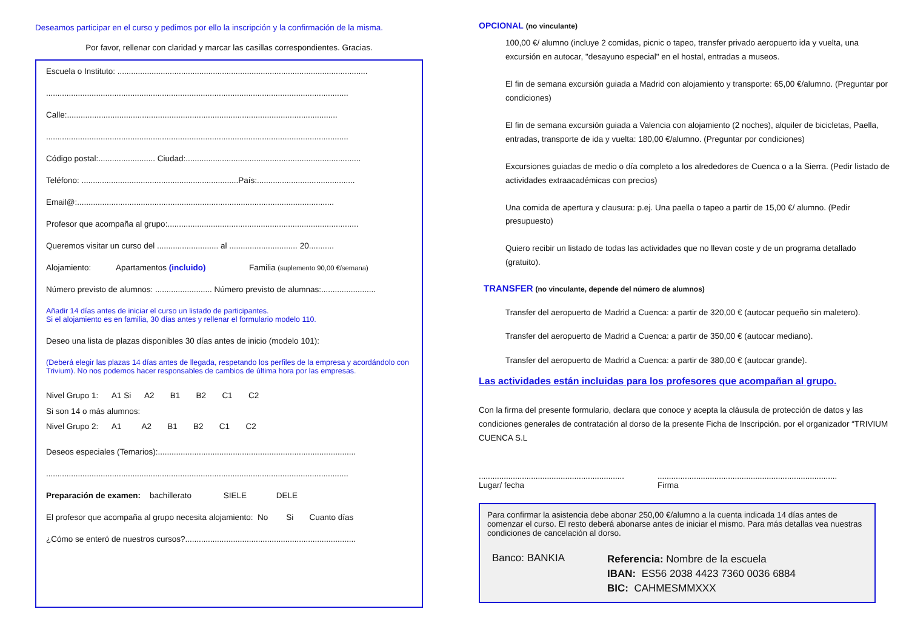Deseamos participar en el curso y pedimos por ello la inscripción y la confirmación de la misma.
Por favor, rellenar con claridad y marcar las casillas correspondientes. Gracias.
Escuela o Instituto: ..............................................................................................................
.....................................................................................................................................
Calle:.......................................................................................................................
.....................................................................................................................................
Código postal:......................... Ciudad:.............................................................................
Teléfono: .....................................................................País:...........................................
Email@:.................................................................................................................
Profesor que acompaña al grupo:....................................................................................
Queremos visitar un curso del ........................... al .............................. 20...........
Alojamiento: Apartamentos (incluido) Familia (suplemento 90,00 €/semana)
Número previsto de alumnos: ......................... Número previsto de alumnas:........................
Añadir 14 días antes de iniciar el curso un listado de participantes.
Si el alojamiento es en familia, 30 días antes y rellenar el formulario modelo 110.
Deseo una lista de plazas disponibles 30 días antes de inicio (modelo 101):
(Deberá elegir las plazas 14 días antes de llegada, respetando los perfiles de la empresa y acordándolo con Trivium). No nos podemos hacer responsables de cambios de última hora por las empresas.
Nivel Grupo 1: A1 Si A2 B1 B2 C1 C2
Si son 14 o más alumnos:
Nivel Grupo 2: A1 A2 B1 B2 C1 C2
Deseos especiales (Temarios):.......................................................................................
.....................................................................................................................................
Preparación de examen: bachillerato SIELE DELE
El profesor que acompaña al grupo necesita alojamiento: No Si Cuanto días
¿Cómo se enteró de nuestros cursos?...........................................................................
OPCIONAL (no vinculante)
100,00 €/ alumno (incluye 2 comidas, picnic o tapeo, transfer privado aeropuerto ida y vuelta, una excursión en autocar, "desayuno especial" en el hostal, entradas a museos.
El fin de semana excursión guiada a Madrid con alojamiento y transporte: 65,00 €/alumno. (Preguntar por condiciones)
El fin de semana excursión guiada a Valencia con alojamiento (2 noches), alquiler de bicicletas, Paella, entradas, transporte de ida y vuelta: 180,00 €/alumno. (Preguntar por condiciones)
Excursiones guiadas de medio o día completo a los alrededores de Cuenca o a la Sierra. (Pedir listado de actividades extraacadémicas con precios)
Una comida de apertura y clausura: p.ej. Una paella o tapeo a partir de 15,00 €/ alumno. (Pedir presupuesto)
Quiero recibir un listado de todas las actividades que no llevan coste y de un programa detallado (gratuito).
TRANSFER (no vinculante, depende del número de alumnos)
Transfer del aeropuerto de Madrid a Cuenca: a partir de 320,00 € (autocar pequeño sin maletero).
Transfer del aeropuerto de Madrid a Cuenca: a partir de 350,00 € (autocar mediano).
Transfer del aeropuerto de Madrid a Cuenca: a partir de 380,00 € (autocar grande).
Las actividades están incluidas para los profesores que acompañan al grupo.
Con la firma del presente formulario, declara que conoce y acepta la cláusula de protección de datos y las condiciones generales de contratación al dorso de la presente Ficha de Inscripción. por el organizador “TRIVIUM CUENCA S.L
................................................................
Lugar/ fecha
...............................................................................
Firma
Para confirmar la asistencia debe abonar 250,00 €/alumno a la cuenta indicada 14 días antes de comenzar el curso. El resto deberá abonarse antes de iniciar el mismo. Para más detallas vea nuestras condiciones de cancelación al dorso.
Banco: BANKIA
Referencia: Nombre de la escuela
IBAN: ES56 2038 4423 7360 0036 6884
BIC: CAHMESMMXXX